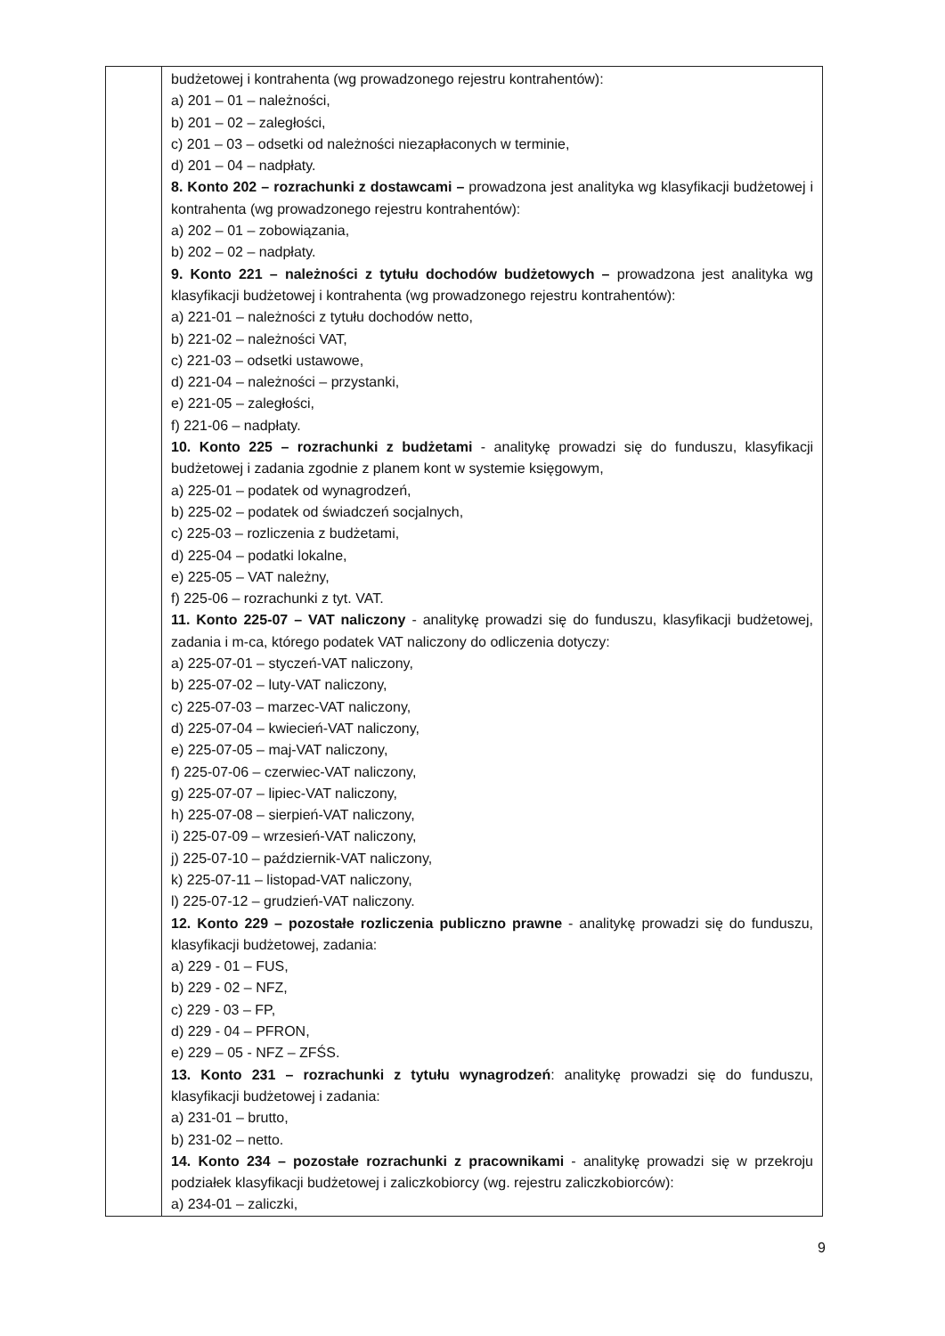| | budżetowej i kontrahenta (wg prowadzonego rejestru kontrahentów): a) 201 – 01 – należności, b) 201 – 02 – zaległości, c) 201 – 03 – odsetki od należności niezapłaconych w terminie, d) 201 – 04 – nadpłaty. 8. Konto 202 – rozrachunki z dostawcami – prowadzona jest analityka wg klasyfikacji budżetowej i kontrahenta (wg prowadzonego rejestru kontrahentów): a) 202 – 01 – zobowiązania, b) 202 – 02 – nadpłaty. 9. Konto 221 – należności z tytułu dochodów budżetowych – prowadzona jest analityka wg klasyfikacji budżetowej i kontrahenta (wg prowadzonego rejestru kontrahentów): a) 221-01 – należności z tytułu dochodów netto, b) 221-02 – należności VAT, c) 221-03 – odsetki ustawowe, d) 221-04 – należności – przystanki, e) 221-05 – zaległości, f) 221-06 – nadpłaty. 10. Konto 225 – rozrachunki z budżetami - analitykę prowadzi się do funduszu, klasyfikacji budżetowej i zadania zgodnie z planem kont w systemie księgowym, a) 225-01 – podatek od wynagrodzeń, b) 225-02 – podatek od świadczeń socjalnych, c) 225-03 – rozliczenia z budżetami, d) 225-04 – podatki lokalne, e) 225-05 – VAT należny, f) 225-06 – rozrachunki z tyt. VAT. 11. Konto 225-07 – VAT naliczony - analitykę prowadzi się do funduszu, klasyfikacji budżetowej, zadania i m-ca, którego podatek VAT naliczony do odliczenia dotyczy: a) 225-07-01 – styczeń-VAT naliczony, b) 225-07-02 – luty-VAT naliczony, c) 225-07-03 – marzec-VAT naliczony, d) 225-07-04 – kwiecień-VAT naliczony, e) 225-07-05 – maj-VAT naliczony, f) 225-07-06 – czerwiec-VAT naliczony, g) 225-07-07 – lipiec-VAT naliczony, h) 225-07-08 – sierpień-VAT naliczony, i) 225-07-09 – wrzesień-VAT naliczony, j) 225-07-10 – październik-VAT naliczony, k) 225-07-11 – listopad-VAT naliczony, l) 225-07-12 – grudzień-VAT naliczony. 12. Konto 229 – pozostałe rozliczenia publiczno prawne - analitykę prowadzi się do funduszu, klasyfikacji budżetowej, zadania: a) 229 - 01 – FUS, b) 229 - 02 – NFZ, c) 229 - 03 – FP, d) 229 - 04 – PFRON, e) 229 – 05 - NFZ – ZFŚS. 13. Konto 231 – rozrachunki z tytułu wynagrodzeń : analitykę prowadzi się do funduszu, klasyfikacji budżetowej i zadania: a) 231-01 – brutto, b) 231-02 – netto. 14. Konto 234 – pozostałe rozrachunki z pracownikami - analitykę prowadzi się w przekroju podziałek klasyfikacji budżetowej i zaliczkobiorcy (wg. rejestru zaliczkobiorców): a) 234-01 – zaliczki, |
9